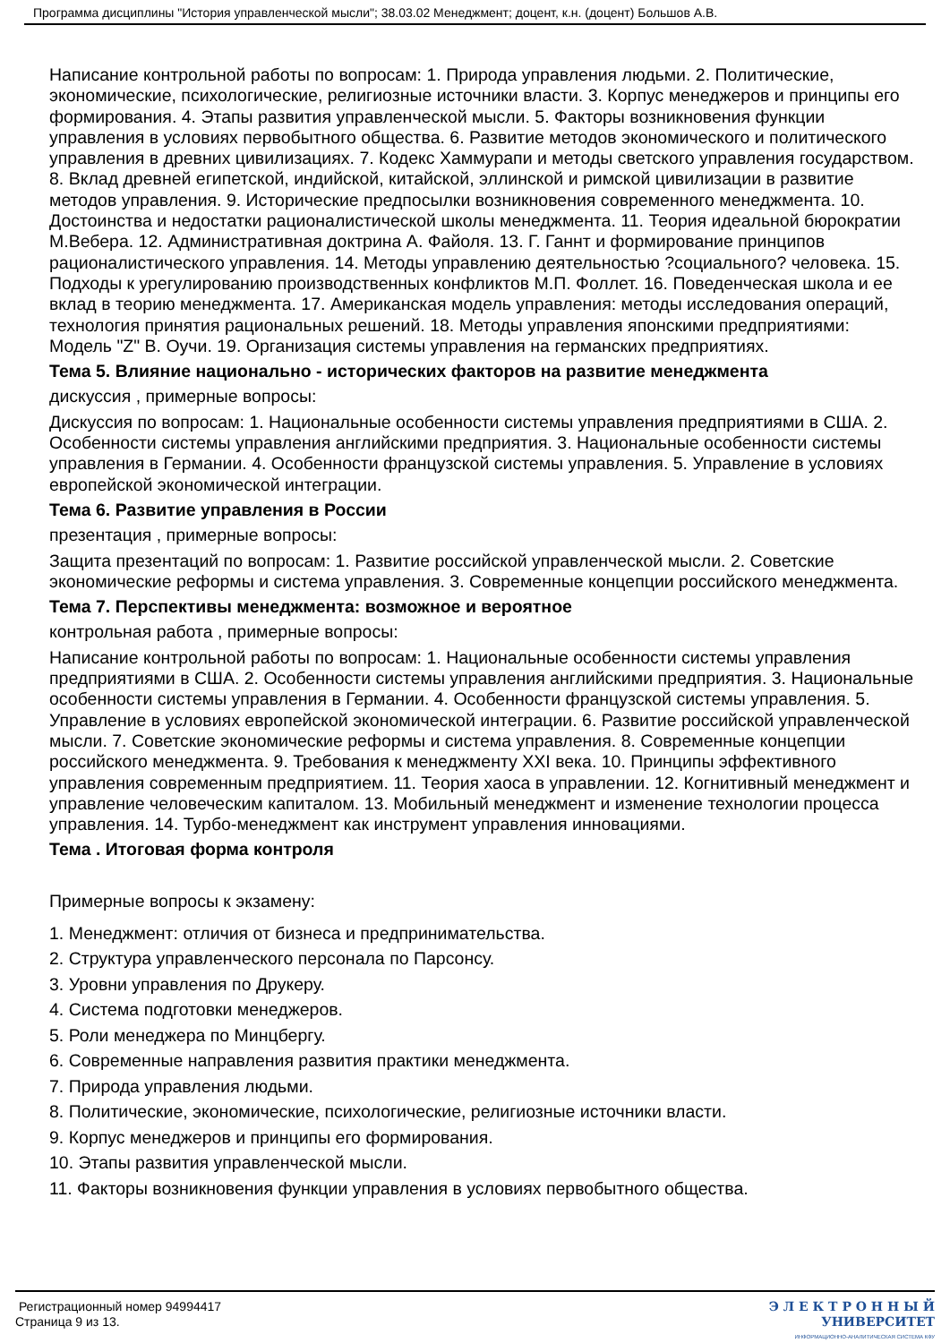Программа дисциплины "История управленческой мысли"; 38.03.02 Менеджмент; доцент, к.н. (доцент) Большов А.В.
Написание контрольной работы по вопросам: 1. Природа управления людьми. 2. Политические, экономические, психологические, религиозные источники власти. 3. Корпус менеджеров и принципы его формирования. 4. Этапы развития управленческой мысли. 5. Факторы возникновения функции управления в условиях первобытного общества. 6. Развитие методов экономического и политического управления в древних цивилизациях. 7. Кодекс Хаммурапи и методы светского управления государством. 8. Вклад древней египетской, индийской, китайской, эллинской и римской цивилизации в развитие методов управления. 9. Исторические предпосылки возникновения современного менеджмента. 10. Достоинства и недостатки рационалистической школы менеджмента. 11. Теория идеальной бюрократии М.Вебера. 12. Административная доктрина А. Файоля. 13. Г. Ганнт и формирование принципов рационалистического управления. 14. Методы управлению деятельностью ?социального? человека. 15. Подходы к урегулированию производственных конфликтов М.П. Фоллет. 16. Поведенческая школа и ее вклад в теорию менеджмента. 17. Американская модель управления: методы исследования операций, технология принятия рациональных решений. 18. Методы управления японскими предприятиями: Модель "Z" В. Оучи. 19. Организация системы управления на германских предприятиях.
Тема 5. Влияние национально - исторических факторов на развитие менеджмента
дискуссия , примерные вопросы:
Дискуссия по вопросам: 1. Национальные особенности системы управления предприятиями в США. 2. Особенности системы управления английскими предприятия. 3. Национальные особенности системы управления в Германии. 4. Особенности французской системы управления. 5. Управление в условиях европейской экономической интеграции.
Тема 6. Развитие управления в России
презентация , примерные вопросы:
Защита презентаций по вопросам: 1. Развитие российской управленческой мысли. 2. Советские экономические реформы и система управления. 3. Современные концепции российского менеджмента.
Тема 7. Перспективы менеджмента: возможное и вероятное
контрольная работа , примерные вопросы:
Написание контрольной работы по вопросам: 1. Национальные особенности системы управления предприятиями в США. 2. Особенности системы управления английскими предприятия. 3. Национальные особенности системы управления в Германии. 4. Особенности французской системы управления. 5. Управление в условиях европейской экономической интеграции. 6. Развитие российской управленческой мысли. 7. Советские экономические реформы и система управления. 8. Современные концепции российского менеджмента. 9. Требования к менеджменту XXI века. 10. Принципы эффективного управления современным предприятием. 11. Теория хаоса в управлении. 12. Когнитивный менеджмент и управление человеческим капиталом. 13. Мобильный менеджмент и изменение технологии процесса управления. 14. Турбо-менеджмент как инструмент управления инновациями.
Тема . Итоговая форма контроля
Примерные вопросы к экзамену:
1. Менеджмент: отличия от бизнеса и предпринимательства.
2. Структура управленческого персонала по Парсонсу.
3. Уровни управления по Друкеру.
4. Система подготовки менеджеров.
5. Роли менеджера по Минцбергу.
6. Современные направления развития практики менеджмента.
7. Природа управления людьми.
8. Политические, экономические, психологические, религиозные источники власти.
9. Корпус менеджеров и принципы его формирования.
10. Этапы развития управленческой мысли.
11. Факторы возникновения функции управления в условиях первобытного общества.
Регистрационный номер 94994417
Страница 9 из 13.
Э Л Е К Т Р О Н Н Ы Й
УНИВЕРСИТЕТ
ИНФОРМАЦИОННО-АНАЛИТИЧЕСКАЯ СИСТЕМА КФУ